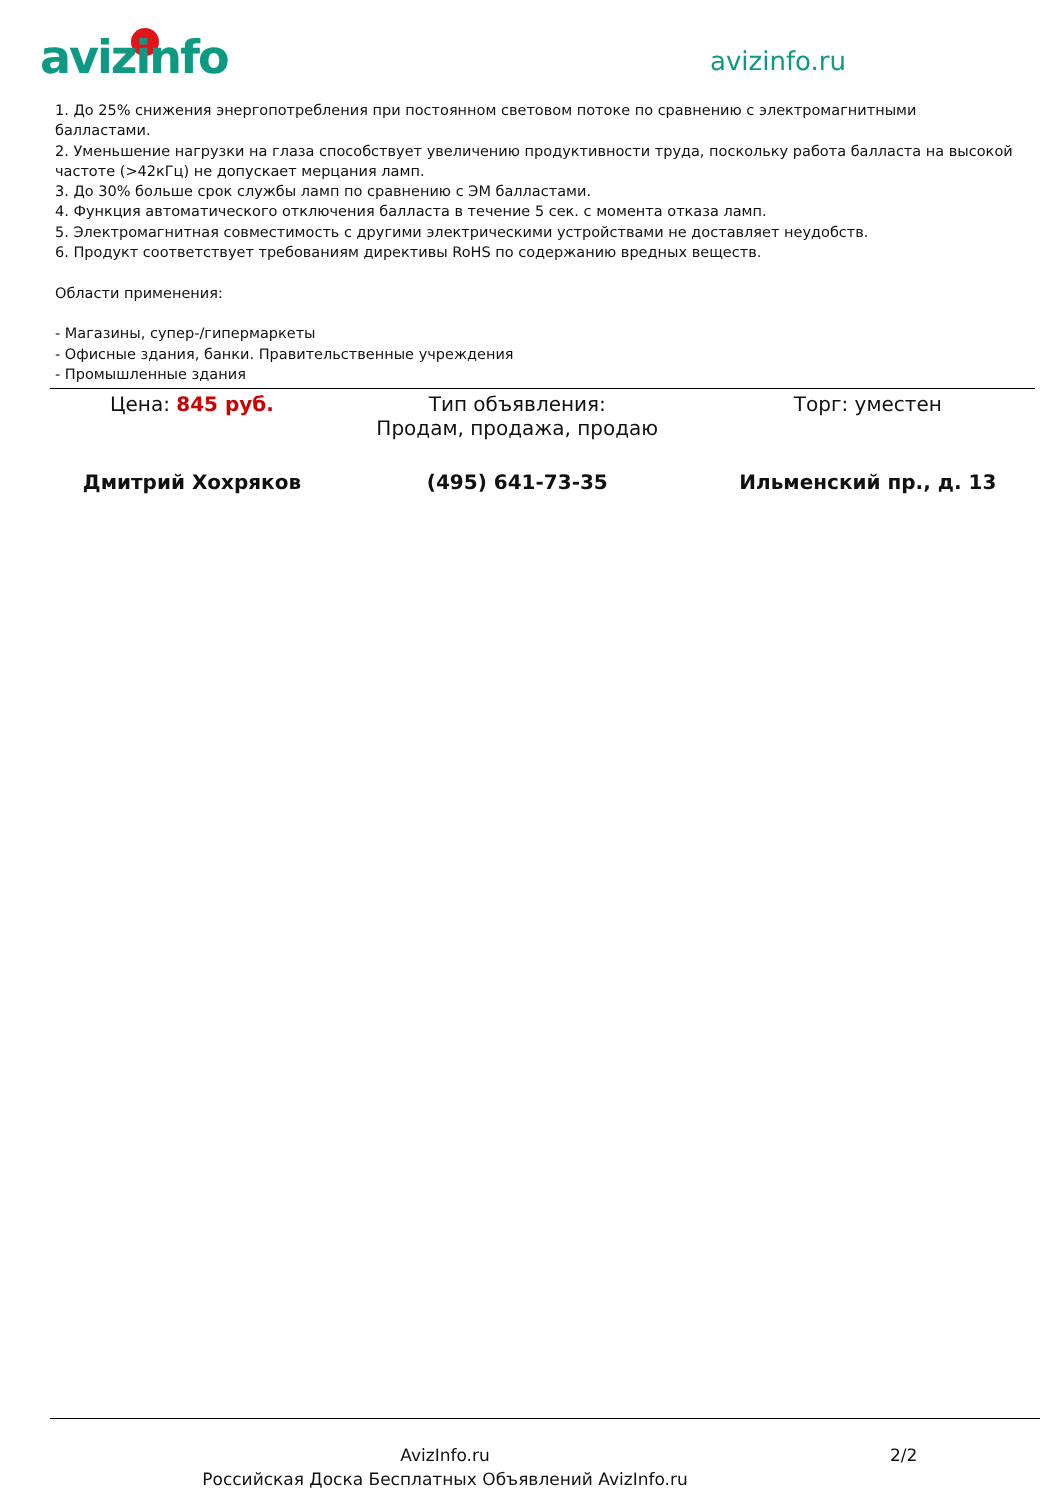avizinfo avizinfo.ru
1. До 25% снижения энергопотребления при постоянном световом потоке по сравнению с электромагнитными балластами.
2. Уменьшение нагрузки на глаза способствует увеличению продуктивности труда, поскольку работа балласта на высокой частоте (>42кГц) не допускает мерцания ламп.
3. До 30% больше срок службы ламп по сравнению с ЭМ балластами.
4. Функция автоматического отключения балласта в течение 5 сек. с момента отказа ламп.
5. Электромагнитная совместимость с другими электрическими устройствами не доставляет неудобств.
6. Продукт соответствует требованиям директивы RoHS по содержанию вредных веществ.
Области применения:
- Магазины, супер-/гипермаркеты
- Офисные здания, банки. Правительственные учреждения
- Промышленные здания
| Цена: 845 руб. | Тип объявления: Продам, продажа, продаю | Торг: уместен |
| Дмитрий Хохряков | (495) 641-73-35 | Ильменский пр., д. 13 |
AvizInfo.ru 2/2
Российская Доска Бесплатных Объявлений AvizInfo.ru